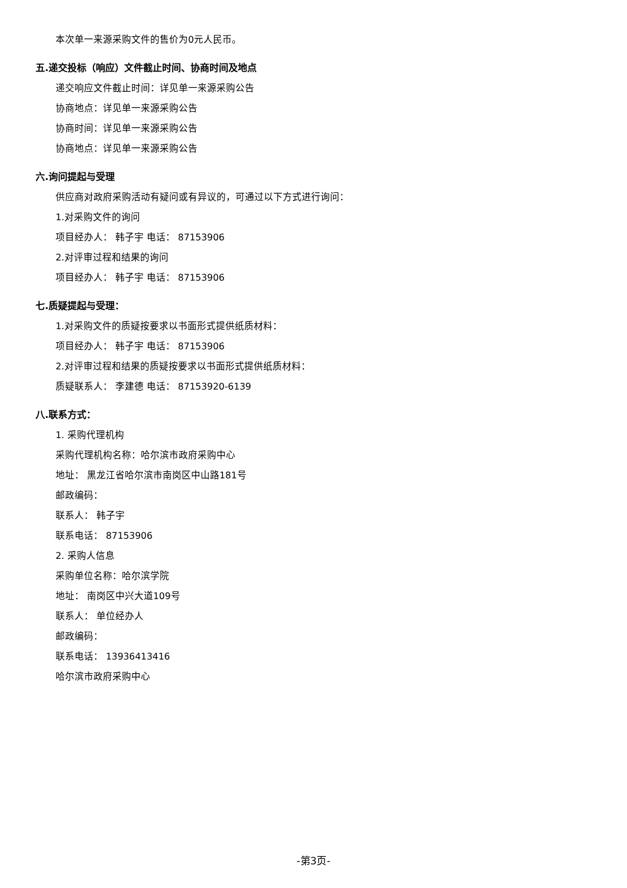本次单一来源采购文件的售价为0元人民币。
五.递交投标（响应）文件截止时间、协商时间及地点
递交响应文件截止时间：详见单一来源采购公告
协商地点：详见单一来源采购公告
协商时间：详见单一来源采购公告
协商地点：详见单一来源采购公告
六.询问提起与受理
供应商对政府采购活动有疑问或有异议的，可通过以下方式进行询问：
1.对采购文件的询问
项目经办人： 韩子宇 电话： 87153906
2.对评审过程和结果的询问
项目经办人： 韩子宇 电话： 87153906
七.质疑提起与受理：
1.对采购文件的质疑按要求以书面形式提供纸质材料：
项目经办人： 韩子宇 电话： 87153906
2.对评审过程和结果的质疑按要求以书面形式提供纸质材料：
质疑联系人： 李建德 电话： 87153920-6139
八.联系方式：
1. 采购代理机构
采购代理机构名称：哈尔滨市政府采购中心
地址： 黑龙江省哈尔滨市南岗区中山路181号
邮政编码：
联系人： 韩子宇
联系电话： 87153906
2. 采购人信息
采购单位名称：哈尔滨学院
地址： 南岗区中兴大道109号
联系人： 单位经办人
邮政编码：
联系电话： 13936413416
哈尔滨市政府采购中心
-第3页-